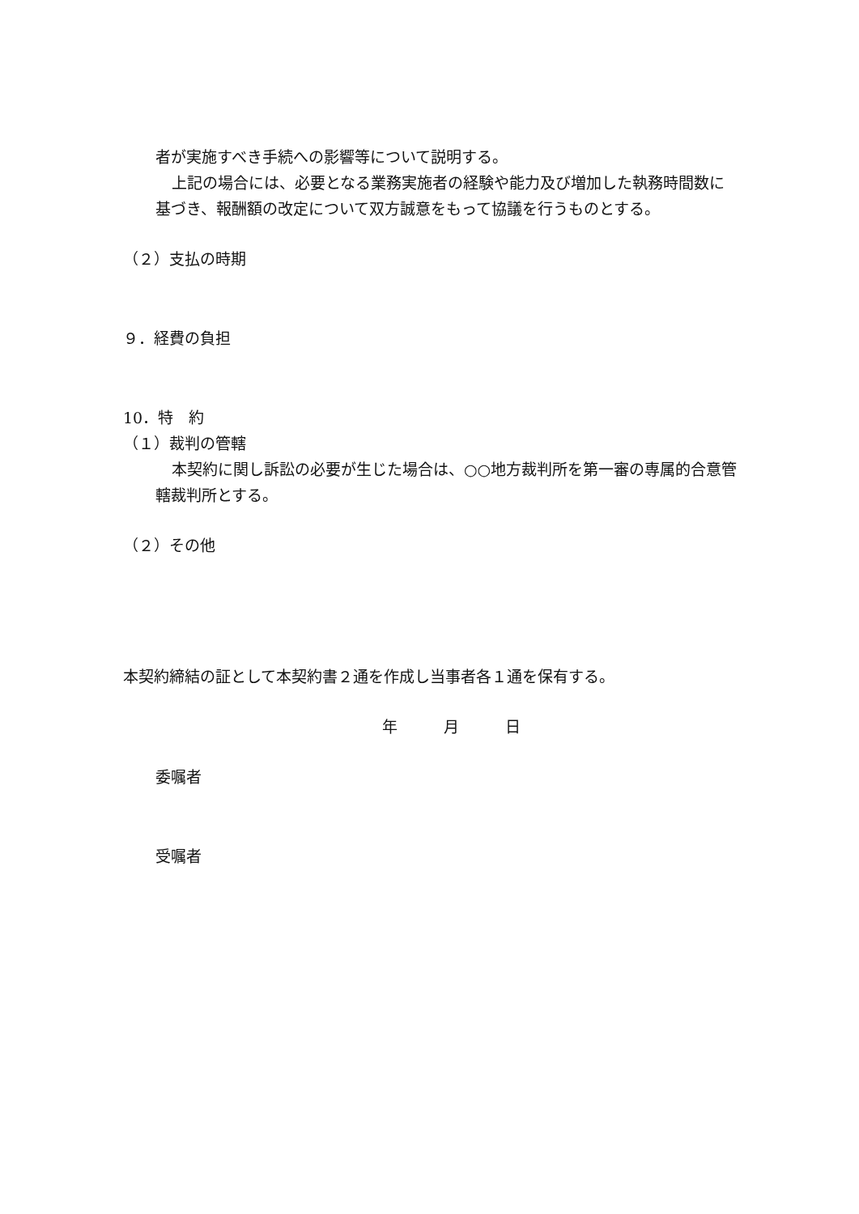者が実施すべき手続への影響等について説明する。
上記の場合には、必要となる業務実施者の経験や能力及び増加した執務時間数に基づき、報酬額の改定について双方誠意をもって協議を行うものとする。
（２）支払の時期
９．経費の負担
10．特　約
（１）裁判の管轄
本契約に関し訴訟の必要が生じた場合は、○○地方裁判所を第一審の専属的合意管轄裁判所とする。
（２）その他
本契約締結の証として本契約書２通を作成し当事者各１通を保有する。
年　　　月　　　日
委嘱者
受嘱者